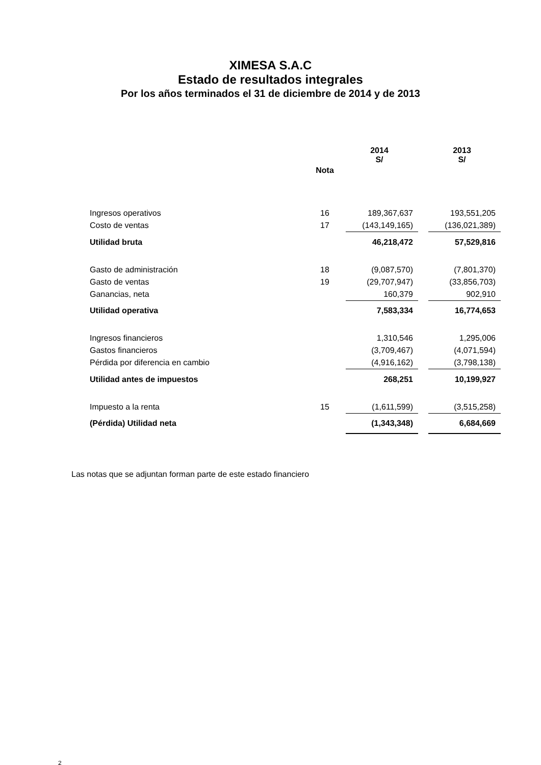XIMESA S.A.C
Estado de resultados integrales
Por los años terminados el 31 de diciembre de 2014 y de 2013
| | | 2014 S/ | | 2013 S/ |
| --- | --- | --- | --- | --- |
| | Nota | | | |
| Ingresos operativos | 16 | 189,367,637 | | 193,551,205 |
| Costo de ventas | 17 | (143,149,165) | | (136,021,389) |
| Utilidad bruta | | 46,218,472 | | 57,529,816 |
| Gasto de administración | 18 | (9,087,570) | | (7,801,370) |
| Gasto de ventas | 19 | (29,707,947) | | (33,856,703) |
| Ganancias, neta | | 160,379 | | 902,910 |
| Utilidad operativa | | 7,583,334 | | 16,774,653 |
| Ingresos financieros | | 1,310,546 | | 1,295,006 |
| Gastos financieros | | (3,709,467) | | (4,071,594) |
| Pérdida por diferencia en cambio | | (4,916,162) | | (3,798,138) |
| Utilidad antes de impuestos | | 268,251 | | 10,199,927 |
| Impuesto a la renta | 15 | (1,611,599) | | (3,515,258) |
| (Pérdida) Utilidad neta | | (1,343,348) | | 6,684,669 |
Las notas que se adjuntan forman parte de este estado financiero
2